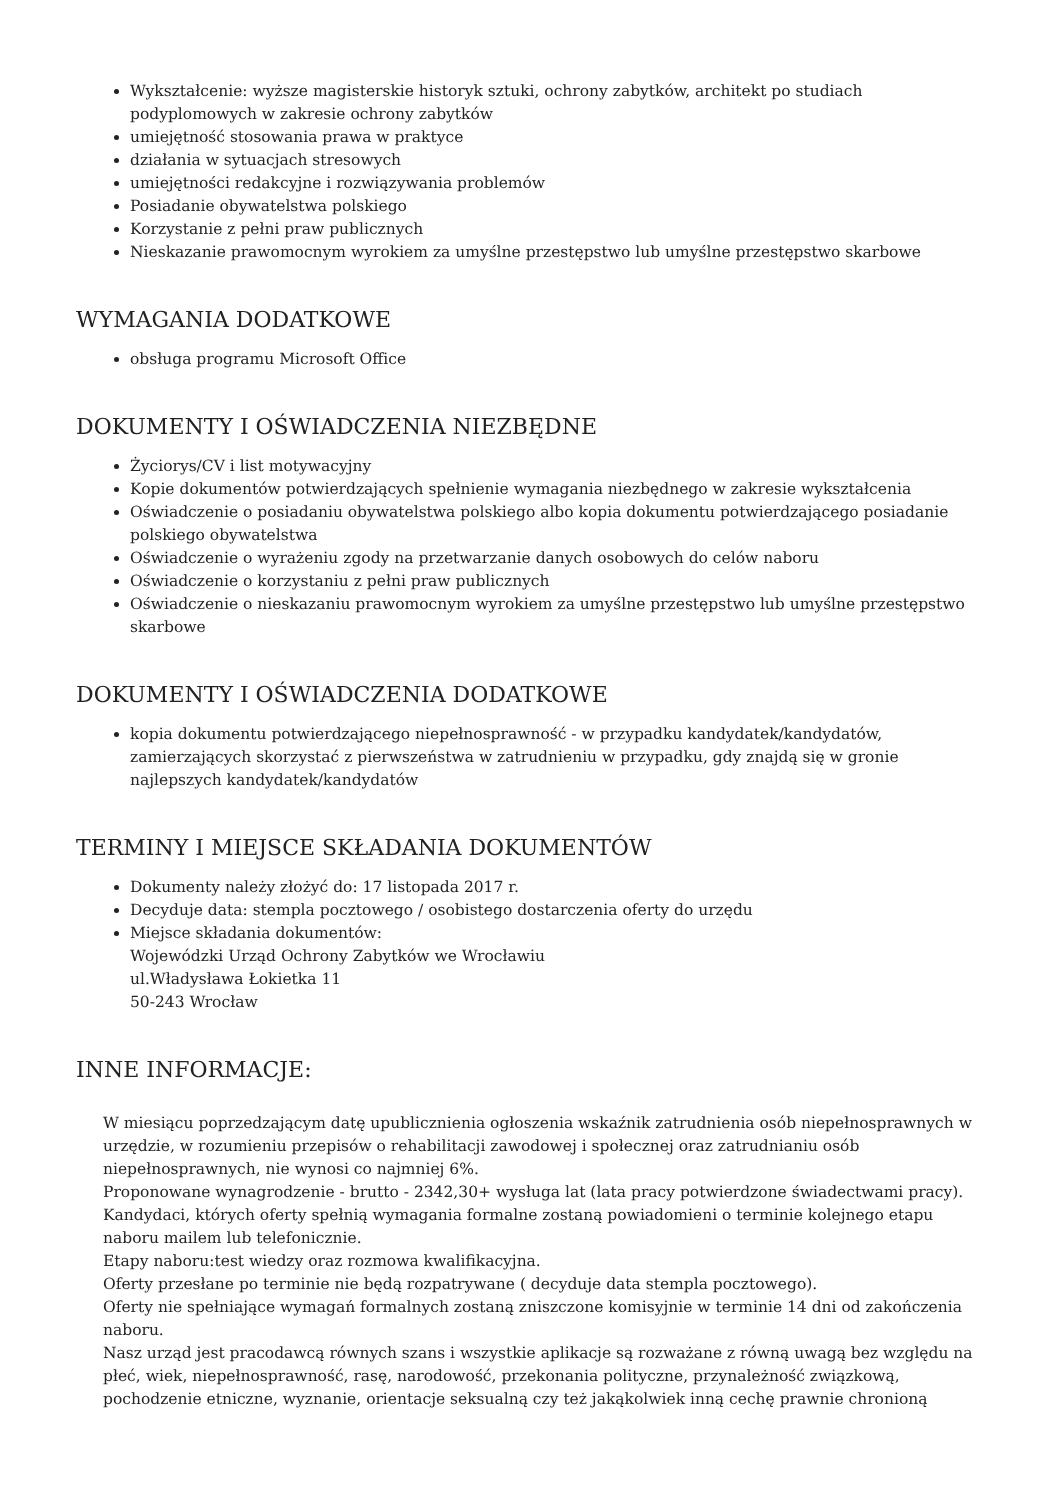Wykształcenie: wyższe magisterskie historyk sztuki, ochrony zabytków, architekt po studiach podyplomowych w zakresie ochrony zabytków
umiejętność stosowania prawa w praktyce
działania w sytuacjach stresowych
umiejętności redakcyjne i rozwiązywania problemów
Posiadanie obywatelstwa polskiego
Korzystanie z pełni praw publicznych
Nieskazanie prawomocnym wyrokiem za umyślne przestępstwo lub umyślne przestępstwo skarbowe
WYMAGANIA DODATKOWE
obsługa programu Microsoft Office
DOKUMENTY I OŚWIADCZENIA NIEZBĘDNE
Życiorys/CV i list motywacyjny
Kopie dokumentów potwierdzających spełnienie wymagania niezbędnego w zakresie wykształcenia
Oświadczenie o posiadaniu obywatelstwa polskiego albo kopia dokumentu potwierdzającego posiadanie polskiego obywatelstwa
Oświadczenie o wyrażeniu zgody na przetwarzanie danych osobowych do celów naboru
Oświadczenie o korzystaniu z pełni praw publicznych
Oświadczenie o nieskazaniu prawomocnym wyrokiem za umyślne przestępstwo lub umyślne przestępstwo skarbowe
DOKUMENTY I OŚWIADCZENIA DODATKOWE
kopia dokumentu potwierdzającego niepełnosprawność - w przypadku kandydatek/kandydatów, zamierzających skorzystać z pierwszeństwa w zatrudnieniu w przypadku, gdy znajdą się w gronie najlepszych kandydatek/kandydatów
TERMINY I MIEJSCE SKŁADANIA DOKUMENTÓW
Dokumenty należy złożyć do: 17 listopada 2017 r.
Decyduje data: stempla pocztowego / osobistego dostarczenia oferty do urzędu
Miejsce składania dokumentów:
Wojewódzki Urząd Ochrony Zabytków we Wrocławiu
ul.Władysława Łokietka 11
50-243 Wrocław
INNE INFORMACJE:
W miesiącu poprzedzającym datę upublicznienia ogłoszenia wskaźnik zatrudnienia osób niepełnosprawnych w urzędzie, w rozumieniu przepisów o rehabilitacji zawodowej i społecznej oraz zatrudnianiu osób niepełnosprawnych, nie wynosi co najmniej 6%.
Proponowane wynagrodzenie - brutto - 2342,30+ wysługa lat (lata pracy potwierdzone świadectwami pracy).
Kandydaci, których oferty spełnią wymagania formalne zostaną powiadomieni o terminie kolejnego etapu naboru mailem lub telefonicznie.
Etapy naboru:test wiedzy oraz rozmowa kwalifikacyjna.
Oferty przesłane po terminie nie będą rozpatrywane ( decyduje data stempla pocztowego).
Oferty nie spełniające wymagań formalnych zostaną zniszczone komisyjnie w terminie 14 dni od zakończenia naboru.
Nasz urząd jest pracodawcą równych szans i wszystkie aplikacje są rozważane z równą uwagą bez względu na płeć, wiek, niepełnosprawność, rasę, narodowość, przekonania polityczne, przynależność związkową, pochodzenie etniczne, wyznanie, orientacje seksualną czy też jakąkolwiek inną cechę prawnie chronioną